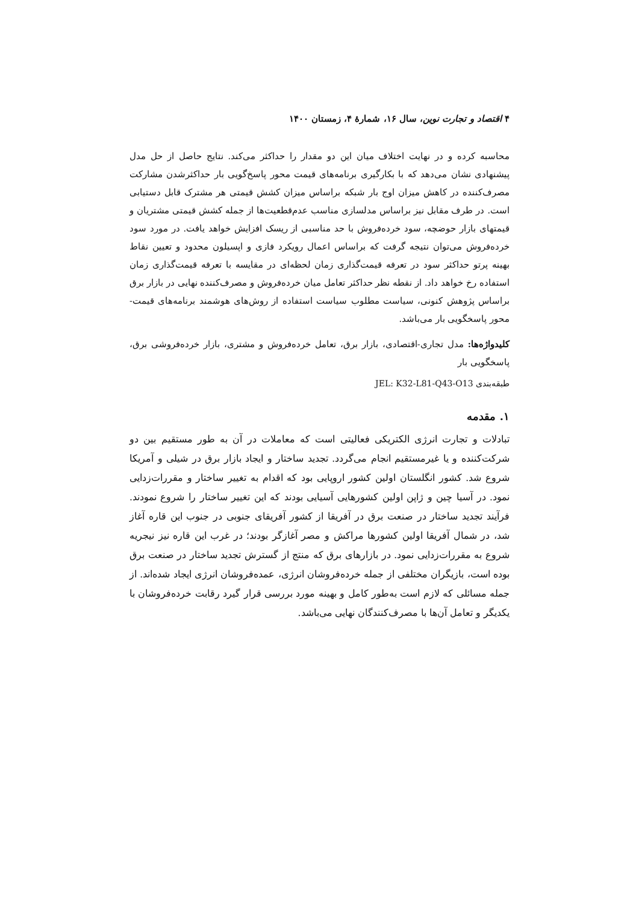۴ اقتصاد و تجارت نوین، سال ۱۶، شمارهٔ ۴، زمستان ۱۴۰۰
محاسبه کرده و در نهایت اختلاف میان این دو مقدار را حداکثر می‌کند. نتایج حاصل از حل مدل پیشنهادی نشان می‌دهد که با بکارگیری برنامه‌های قیمت محور پاسخ‌گویی بار حداکثرشدن مشارکت مصرف‌کننده در کاهش میزان اوج بار شبکه براساس میزان کشش قیمتی هر مشترک قابل دستیابی است. در طرف مقابل نیز براساس مدلسازی مناسب عدم‌قطعیت‌ها از جمله کشش قیمتی مشتریان و قیمتهای بازار حوضچه، سود خرده‌فروش با حد مناسبی از ریسک افزایش خواهد یافت. در مورد سود خرده‌فروش می‌توان نتیجه گرفت که براساس اعمال رویکرد فازی و اپسیلون محدود و تعیین نقاط بهینه پرتو حداکثر سود در تعرفه قیمت‌گذاری زمان لحظه‌ای در مقایسه با تعرفه قیمت‌گذاری زمان استفاده رخ خواهد داد. از نقطه نظر حداکثر تعامل میان خرده‌فروش و مصرف‌کننده نهایی در بازار برق براساس پژوهش کنونی، سیاست مطلوب سیاست استفاده از روش‌های هوشمند برنامه‌های قیمت-محور پاسخگویی بار می‌باشد.
کلیدواژه‌ها: مدل تجاری-اقتصادی، بازار برق، تعامل خرده‌فروش و مشتری، بازار خرده‌فروشی برق، پاسخگویی بار
طبقه‌بندی JEL: K32-L81-Q43-O13
۱. مقدمه
تبادلات و تجارت انرژی الکتریکی فعالیتی است که معاملات در آن به طور مستقیم بین دو شرکت‌کننده و یا غیرمستقیم انجام می‌گردد. تجدید ساختار و ایجاد بازار برق در شیلی و آمریکا شروع شد. کشور انگلستان اولین کشور اروپایی بود که اقدام به تغییر ساختار و مقررات‌زدایی نمود. در آسیا چین و ژاپن اولین کشورهایی آسیایی بودند که این تغییر ساختار را شروع نمودند. فرآیند تجدید ساختار در صنعت برق در آفریقا از کشور آفریقای جنوبی در جنوب این قاره آغاز شد، در شمال آفریقا اولین کشورها مراکش و مصر آغازگر بودند؛ در غرب این قاره نیز نیجریه شروع به مقررات‌زدایی نمود. در بازارهای برق که منتج از گسترش تجدید ساختار در صنعت برق بوده است، بازیگران مختلفی از جمله خرده‌فروشان انرژی، عمده‌فروشان انرژی ایجاد شده‌اند. از جمله مسائلی که لازم است به‌طور کامل و بهینه مورد بررسی قرار گیرد رقابت خرده‌فروشان با یکدیگر و تعامل آن‌ها با مصرف‌کنندگان نهایی می‌باشد.